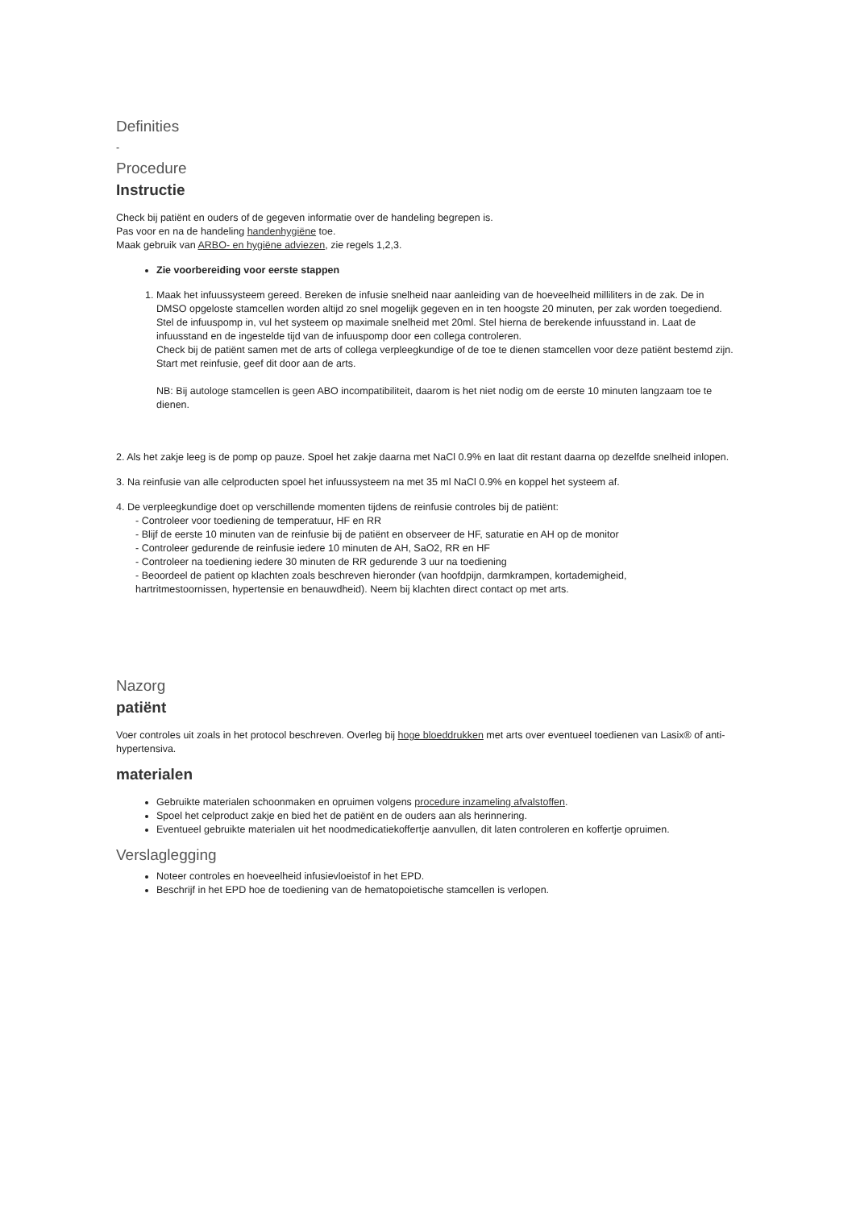Definities
-
Procedure
Instructie
Check bij patiënt en ouders of de gegeven informatie over de handeling begrepen is.
Pas voor en na de handeling handenhygiëne toe.
Maak gebruik van ARBO- en hygiëne adviezen, zie regels 1,2,3.
Zie voorbereiding voor eerste stappen
1. Maak het infuussysteem gereed. Bereken de infusie snelheid naar aanleiding van de hoeveelheid milliliters in de zak. De in DMSO opgeloste stamcellen worden altijd zo snel mogelijk gegeven en in ten hoogste 20 minuten, per zak worden toegediend. Stel de infuuspomp in, vul het systeem op maximale snelheid met 20ml. Stel hierna de berekende infuusstand in. Laat de infuusstand en de ingestelde tijd van de infuuspomp door een collega controleren.
Check bij de patiënt samen met de arts of collega verpleegkundige of de toe te dienen stamcellen voor deze patiënt bestemd zijn.
Start met reinfusie, geef dit door aan de arts.
NB: Bij autologe stamcellen is geen ABO incompatibiliteit, daarom is het niet nodig om de eerste 10 minuten langzaam toe te dienen.
2. Als het zakje leeg is de pomp op pauze. Spoel het zakje daarna met NaCl 0.9% en laat dit restant daarna op dezelfde snelheid inlopen.
3. Na reinfusie van alle celproducten spoel het infuussysteem na met 35 ml NaCl 0.9% en koppel het systeem af.
4. De verpleegkundige doet op verschillende momenten tijdens de reinfusie controles bij de patiënt:
- Controleer voor toediening de temperatuur, HF en RR
- Blijf de eerste 10 minuten van de reinfusie bij de patiënt en observeer de HF, saturatie en AH op de monitor
- Controleer gedurende de reinfusie iedere 10 minuten de AH, SaO2, RR en HF
- Controleer na toediening iedere 30 minuten de RR gedurende 3 uur na toediening
- Beoordeel de patient op klachten zoals beschreven hieronder (van hoofdpijn, darmkrampen, kortademigheid,
hartritmestoornissen, hypertensie en benauwdheid). Neem bij klachten direct contact op met arts.
Nazorg
patiënt
Voer controles uit zoals in het protocol beschreven. Overleg bij hoge bloeddrukken met arts over eventueel toedienen van Lasix® of anti-hypertensiva.
materialen
Gebruikte materialen schoonmaken en opruimen volgens procedure inzameling afvalstoffen.
Spoel het celproduct zakje en bied het de patiënt en de ouders aan als herinnering.
Eventueel gebruikte materialen uit het noodmedicatiekoffertje aanvullen, dit laten controleren en koffertje opruimen.
Verslaglegging
Noteer controles en hoeveelheid infusievloeistof in het EPD.
Beschrijf in het EPD hoe de toediening van de hematopoietische stamcellen is verlopen.